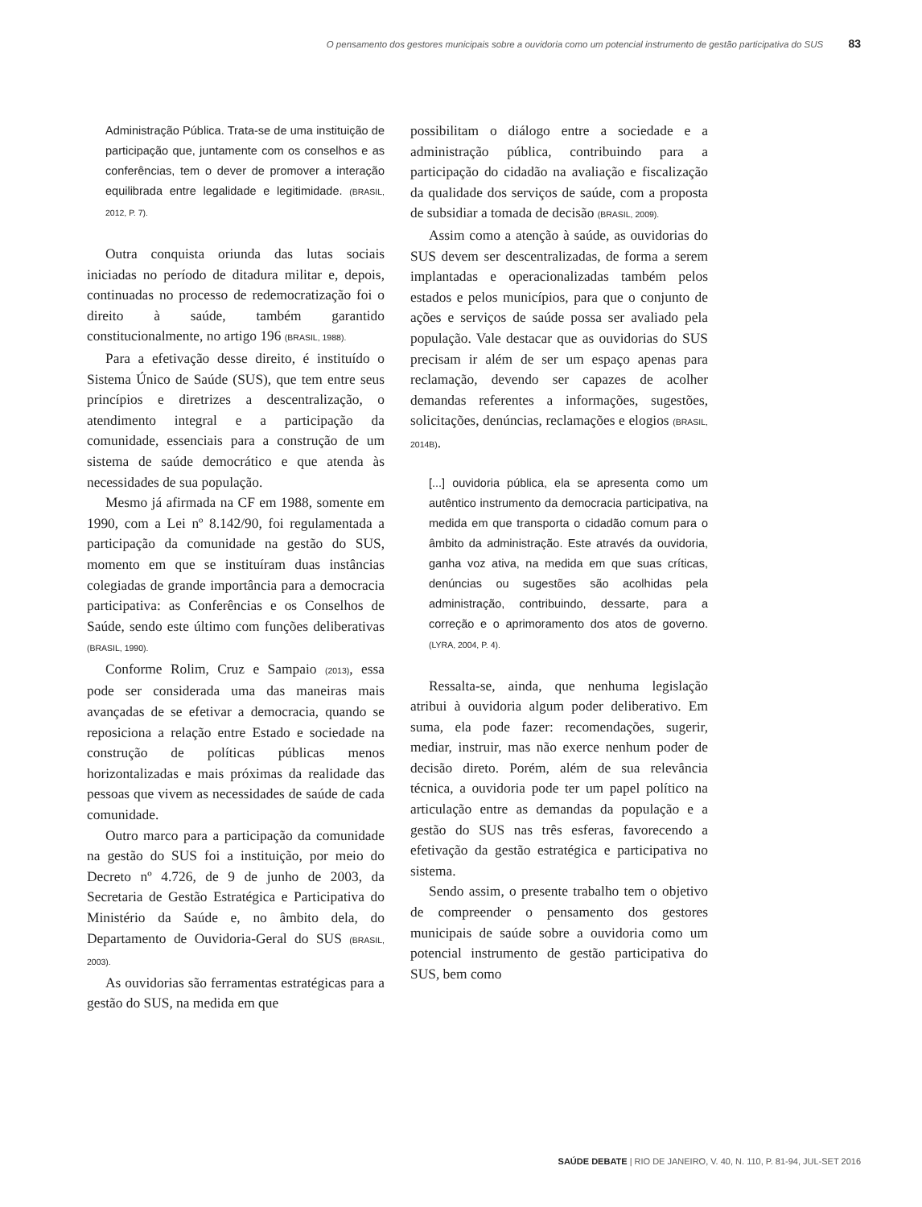O pensamento dos gestores municipais sobre a ouvidoria como um potencial instrumento de gestão participativa do SUS 83
Administração Pública. Trata-se de uma instituição de participação que, juntamente com os conselhos e as conferências, tem o dever de promover a interação equilibrada entre legalidade e legitimidade. (BRASIL, 2012, P. 7).
Outra conquista oriunda das lutas sociais iniciadas no período de ditadura militar e, depois, continuadas no processo de redemocratização foi o direito à saúde, também garantido constitucionalmente, no artigo 196 (BRASIL, 1988).
Para a efetivação desse direito, é instituído o Sistema Único de Saúde (SUS), que tem entre seus princípios e diretrizes a descentralização, o atendimento integral e a participação da comunidade, essenciais para a construção de um sistema de saúde democrático e que atenda às necessidades de sua população.
Mesmo já afirmada na CF em 1988, somente em 1990, com a Lei nº 8.142/90, foi regulamentada a participação da comunidade na gestão do SUS, momento em que se instituíram duas instâncias colegiadas de grande importância para a democracia participativa: as Conferências e os Conselhos de Saúde, sendo este último com funções deliberativas (BRASIL, 1990).
Conforme Rolim, Cruz e Sampaio (2013), essa pode ser considerada uma das maneiras mais avançadas de se efetivar a democracia, quando se reposiciona a relação entre Estado e sociedade na construção de políticas públicas menos horizontalizadas e mais próximas da realidade das pessoas que vivem as necessidades de saúde de cada comunidade.
Outro marco para a participação da comunidade na gestão do SUS foi a instituição, por meio do Decreto nº 4.726, de 9 de junho de 2003, da Secretaria de Gestão Estratégica e Participativa do Ministério da Saúde e, no âmbito dela, do Departamento de Ouvidoria-Geral do SUS (BRASIL, 2003).
As ouvidorias são ferramentas estratégicas para a gestão do SUS, na medida em que
possibilitam o diálogo entre a sociedade e a administração pública, contribuindo para a participação do cidadão na avaliação e fiscalização da qualidade dos serviços de saúde, com a proposta de subsidiar a tomada de decisão (BRASIL, 2009).
Assim como a atenção à saúde, as ouvidorias do SUS devem ser descentralizadas, de forma a serem implantadas e operacionalizadas também pelos estados e pelos municípios, para que o conjunto de ações e serviços de saúde possa ser avaliado pela população. Vale destacar que as ouvidorias do SUS precisam ir além de ser um espaço apenas para reclamação, devendo ser capazes de acolher demandas referentes a informações, sugestões, solicitações, denúncias, reclamações e elogios (BRASIL, 2014B).
[...] ouvidoria pública, ela se apresenta como um autêntico instrumento da democracia participativa, na medida em que transporta o cidadão comum para o âmbito da administração. Este através da ouvidoria, ganha voz ativa, na medida em que suas críticas, denúncias ou sugestões são acolhidas pela administração, contribuindo, dessarte, para a correção e o aprimoramento dos atos de governo. (LYRA, 2004, P. 4).
Ressalta-se, ainda, que nenhuma legislação atribui à ouvidoria algum poder deliberativo. Em suma, ela pode fazer: recomendações, sugerir, mediar, instruir, mas não exerce nenhum poder de decisão direto. Porém, além de sua relevância técnica, a ouvidoria pode ter um papel político na articulação entre as demandas da população e a gestão do SUS nas três esferas, favorecendo a efetivação da gestão estratégica e participativa no sistema.
Sendo assim, o presente trabalho tem o objetivo de compreender o pensamento dos gestores municipais de saúde sobre a ouvidoria como um potencial instrumento de gestão participativa do SUS, bem como
SAÚDE DEBATE | RIO DE JANEIRO, V. 40, N. 110, P. 81-94, JUL-SET 2016